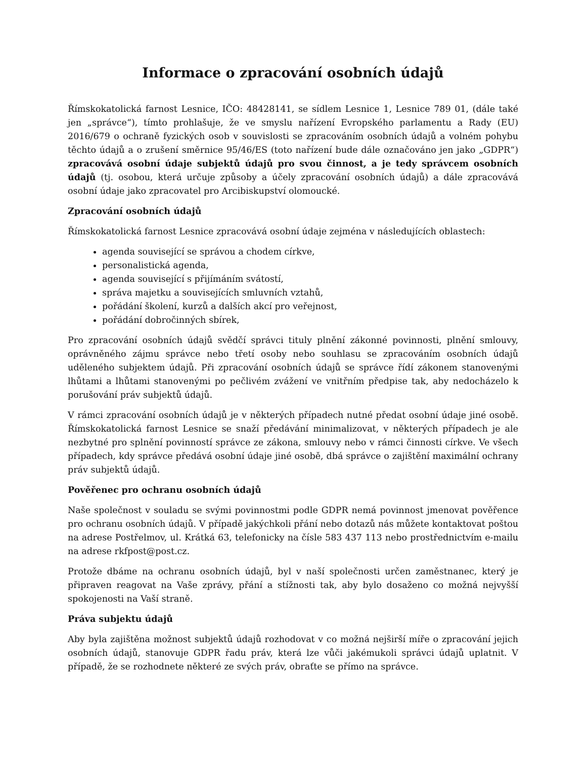Informace o zpracování osobních údajů
Římskokatolická farnost Lesnice, IČO: 48428141, se sídlem Lesnice 1, Lesnice 789 01, (dále také jen „správce“), tímto prohlašuje, že ve smyslu nařízení Evropského parlamentu a Rady (EU) 2016/679 o ochraně fyzických osob v souvislosti se zpracováním osobních údajů a volném pohybu těchto údajů a o zrušení směrnice 95/46/ES (toto nařízení bude dále označováno jen jako „GDPR“) zpracovává osobní údaje subjektů údajů pro svou činnost, a je tedy správcem osobních údajů (tj. osobou, která určuje způsoby a účely zpracování osobních údajů) a dále zpracovává osobní údaje jako zpracovatel pro Arcibiskupství olomoucké.
Zpracování osobních údajů
Římskokatolická farnost Lesnice zpracovává osobní údaje zejména v následujících oblastech:
agenda související se správou a chodem církve,
personalistická agenda,
agenda související s přijímáním svátostí,
správa majetku a souvisejících smluvních vztahů,
pořádání školení, kurzů a dalších akcí pro veřejnost,
pořádání dobročinných sbírek,
Pro zpracování osobních údajů svědčí správci tituly plnění zákonné povinnosti, plnění smlouvy, oprávněného zájmu správce nebo třetí osoby nebo souhlasu se zpracováním osobních údajů uděleného subjektem údajů. Při zpracování osobních údajů se správce řídí zákonem stanovenými lhůtami a lhůtami stanovenými po pečlivém zvážení ve vnitřním předpise tak, aby nedocházelo k porušování práv subjektů údajů.
V rámci zpracování osobních údajů je v některých případech nutné předat osobní údaje jiné osobě. Římskokatolická farnost Lesnice se snaží předávání minimalizovat, v některých případech je ale nezbytné pro splnění povinností správce ze zákona, smlouvy nebo v rámci činnosti církve. Ve všech případech, kdy správce předává osobní údaje jiné osobě, dbá správce o zajištění maximální ochrany práv subjektů údajů.
Pověřenec pro ochranu osobních údajů
Naše společnost v souladu se svými povinnostmi podle GDPR nemá povinnost jmenovat pověřence pro ochranu osobních údajů. V případě jakýchkoli přání nebo dotazů nás můžete kontaktovat poštou na adrese Postřelmov, ul. Krátká 63, telefonicky na čísle 583 437 113 nebo prostřednictvím e-mailu na adrese rkfpost@post.cz.
Protože dbáme na ochranu osobních údajů, byl v naší společnosti určen zaměstnanec, který je připraven reagovat na Vaše zprávy, přání a stížnosti tak, aby bylo dosaženo co možná nejvyšší spokojenosti na Vaší straně.
Práva subjektu údajů
Aby byla zajištěna možnost subjektů údajů rozhodovat v co možná nejširší míře o zpracování jejich osobních údajů, stanovuje GDPR řadu práv, která lze vůči jakémukoli správci údajů uplatnit. V případě, že se rozhodnete některé ze svých práv, obraťte se přímo na správce.